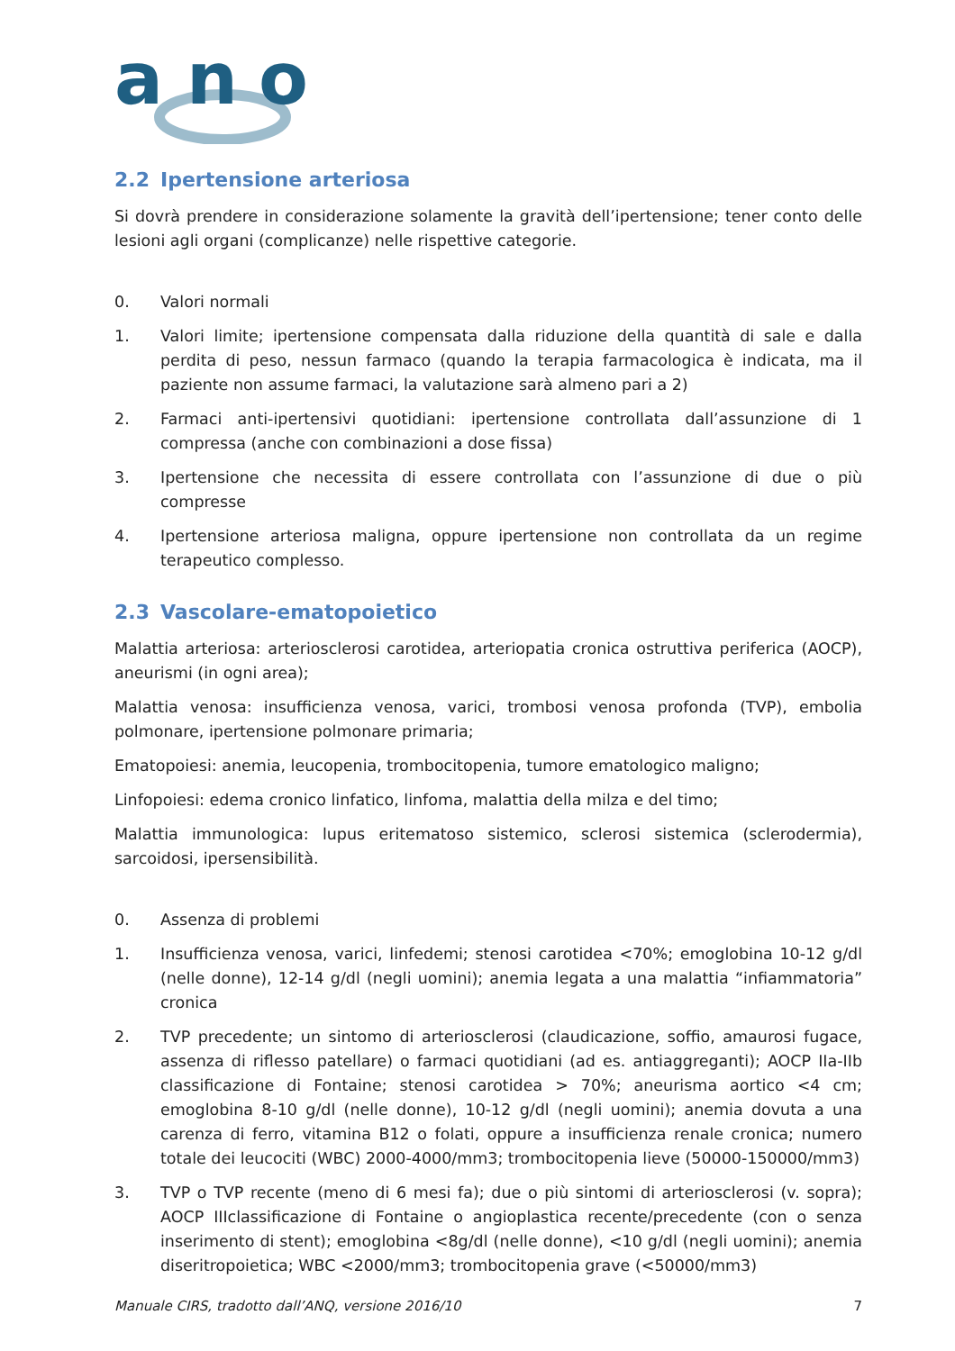a
n
o
2.2 Ipertensione arteriosa
Si dovrà prendere in considerazione solamente la gravità dell’ipertensione; tener conto delle lesioni agli organi (complicanze) nelle rispettive categorie.
0. Valori normali
1. Valori limite; ipertensione compensata dalla riduzione della quantità di sale e dalla perdita di peso, nessun farmaco (quando la terapia farmacologica è indicata, ma il paziente non assume farmaci, la valutazione sarà almeno pari a 2)
2. Farmaci anti-ipertensivi quotidiani: ipertensione controllata dall’assunzione di 1 compressa (anche con combinazioni a dose fissa)
3. Ipertensione che necessita di essere controllata con l’assunzione di due o più compresse
4. Ipertensione arteriosa maligna, oppure ipertensione non controllata da un regime terapeutico complesso.
2.3 Vascolare-ematopoietico
Malattia arteriosa: arteriosclerosi carotidea, arteriopatia cronica ostruttiva periferica (AOCP), aneurismi (in ogni area);
Malattia venosa: insufficienza venosa, varici, trombosi venosa profonda (TVP), embolia polmonare, ipertensione polmonare primaria;
Ematopoiesi: anemia, leucopenia, trombocitopenia, tumore ematologico maligno;
Linfopoiesi: edema cronico linfatico, linfoma, malattia della milza e del timo;
Malattia immunologica: lupus eritematoso sistemico, sclerosi sistemica (sclerodermia), sarcoidosi, ipersensibilità.
0. Assenza di problemi
1. Insufficienza venosa, varici, linfedemi; stenosi carotidea <70%; emoglobina 10-12 g/dl (nelle donne), 12-14 g/dl (negli uomini); anemia legata a una malattia “infiammatoria” cronica
2. TVP precedente; un sintomo di arteriosclerosi (claudicazione, soffio, amaurosi fugace, assenza di riflesso patellare) o farmaci quotidiani (ad es. antiaggreganti); AOCP IIa-IIb classificazione di Fontaine; stenosi carotidea > 70%; aneurisma aortico <4 cm; emoglobina 8-10 g/dl (nelle donne), 10-12 g/dl (negli uomini); anemia dovuta a una carenza di ferro, vitamina B12 o folati, oppure a insufficienza renale cronica; numero totale dei leucociti (WBC) 2000-4000/mm3; trombocitopenia lieve (50000-150000/mm3)
3. TVP o TVP recente (meno di 6 mesi fa); due o più sintomi di arteriosclerosi (v. sopra); AOCP IIIclassificazione di Fontaine o angioplastica recente/precedente (con o senza inserimento di stent); emoglobina <8g/dl (nelle donne), <10 g/dl (negli uomini); anemia diseritropoietica; WBC <2000/mm3; trombocitopenia grave (<50000/mm3)
Manuale CIRS, tradotto dall’ANQ, versione 2016/10 7